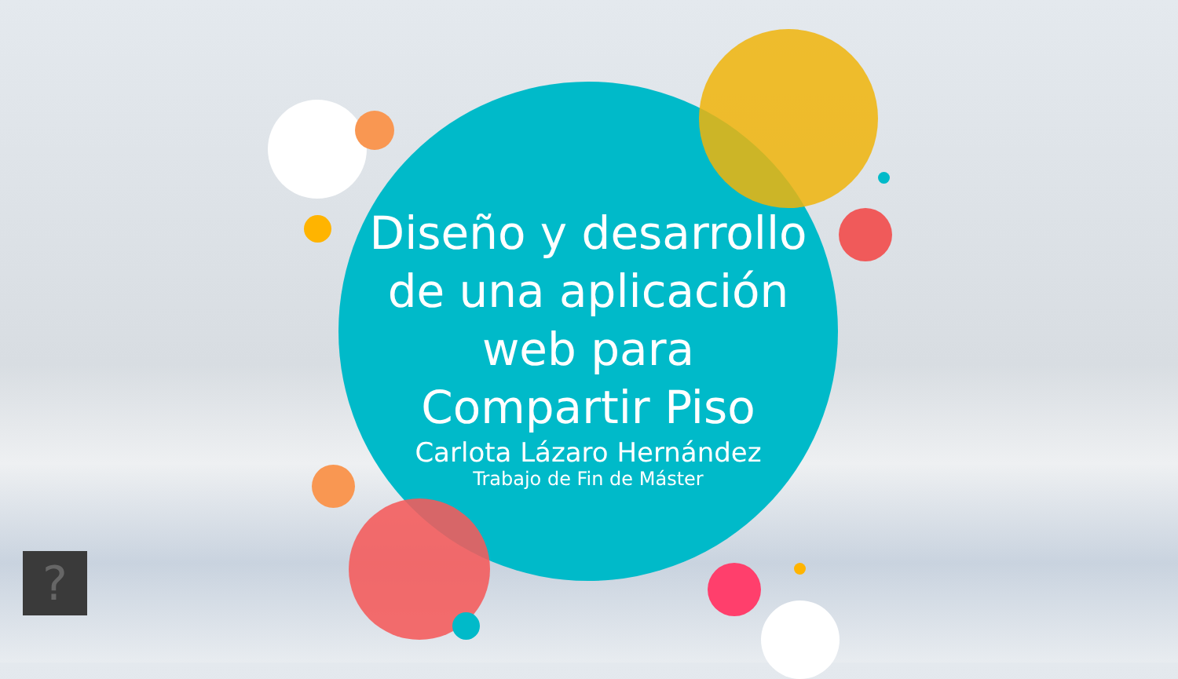Diseño y desarrollo
de una aplicación
web para
Compartir Piso
Carlota Lázaro Hernández
Trabajo de Fin de Máster
?